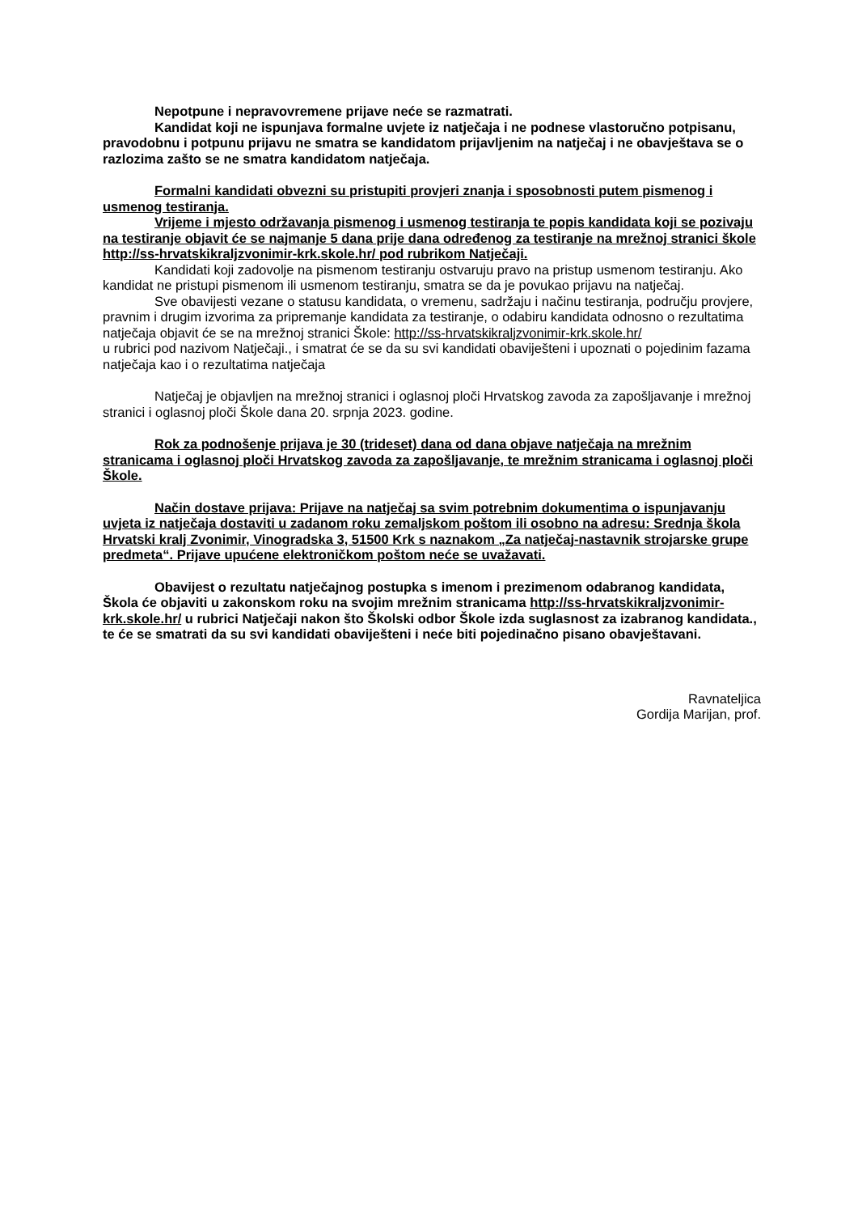Nepotpune i nepravovremene prijave neće se razmatrati.
Kandidat koji ne ispunjava formalne uvjete iz natječaja i ne podnese vlastoručno potpisanu, pravodobnu i potpunu prijavu ne smatra se kandidatom prijavljenim na natječaj i ne obavještava se o razlozima zašto se ne smatra kandidatom natječaja.
Formalni kandidati obvezni su pristupiti provjeri znanja i sposobnosti putem pismenog i usmenog testiranja.
Vrijeme i mjesto održavanja pismenog i usmenog testiranja te popis kandidata koji se pozivaju na testiranje objavit će se najmanje 5 dana prije dana određenog za testiranje na mrežnoj stranici škole http://ss-hrvatskikraljzvonimir-krk.skole.hr/ pod rubrikom Natječaji.
Kandidati koji zadovolje na pismenom testiranju ostvaruju pravo na pristup usmenom testiranju. Ako kandidat ne pristupi pismenom ili usmenom testiranju, smatra se da je povukao prijavu na natječaj.
Sve obavijesti vezane o statusu kandidata, o vremenu, sadržaju i načinu testiranja, području provjere, pravnim i drugim izvorima za pripremanje kandidata za testiranje, o odabiru kandidata odnosno o rezultatima natječaja objavit će se na mrežnoj stranici Škole: http://ss-hrvatskikraljzvonimir-krk.skole.hr/
u rubrici pod nazivom Natječaji., i smatrat će se da su svi kandidati obaviješteni i upoznati o pojedinim fazama natječaja kao i o rezultatima natječaja
Natječaj je objavljen na mrežnoj stranici i oglasnoj ploči Hrvatskog zavoda za zapošljavanje i mrežnoj stranici i oglasnoj ploči Škole dana 20. srpnja 2023. godine.
Rok za podnošenje prijava je 30 (trideset) dana od dana objave natječaja na mrežnim stranicama i oglasnoj ploči Hrvatskog zavoda za zapošljavanje, te mrežnim stranicama i oglasnoj ploči Škole.
Način dostave prijava: Prijave na natječaj sa svim potrebnim dokumentima o ispunjavanju uvjeta iz natječaja dostaviti u zadanom roku zemaljskom poštom ili osobno na adresu: Srednja škola Hrvatski kralj Zvonimir, Vinogradska 3, 51500 Krk s naznakom „Za natječaj-nastavnik strojarske grupe predmeta“. Prijave upućene elektroničkom poštom neće se uvažavati.
Obavijest o rezultatu natječajnog postupka s imenom i prezimenom odabranog kandidata, Škola će objaviti u zakonskom roku na svojim mrežnim stranicama http://ss-hrvatskikraljzvonimir-krk.skole.hr/ u rubrici Natječaji nakon što Školski odbor Škole izda suglasnost za izabranog kandidata., te će se smatrati da su svi kandidati obaviješteni i neće biti pojedinačno pisano obavještavani.
Ravnateljica
Gordija Marijan, prof.